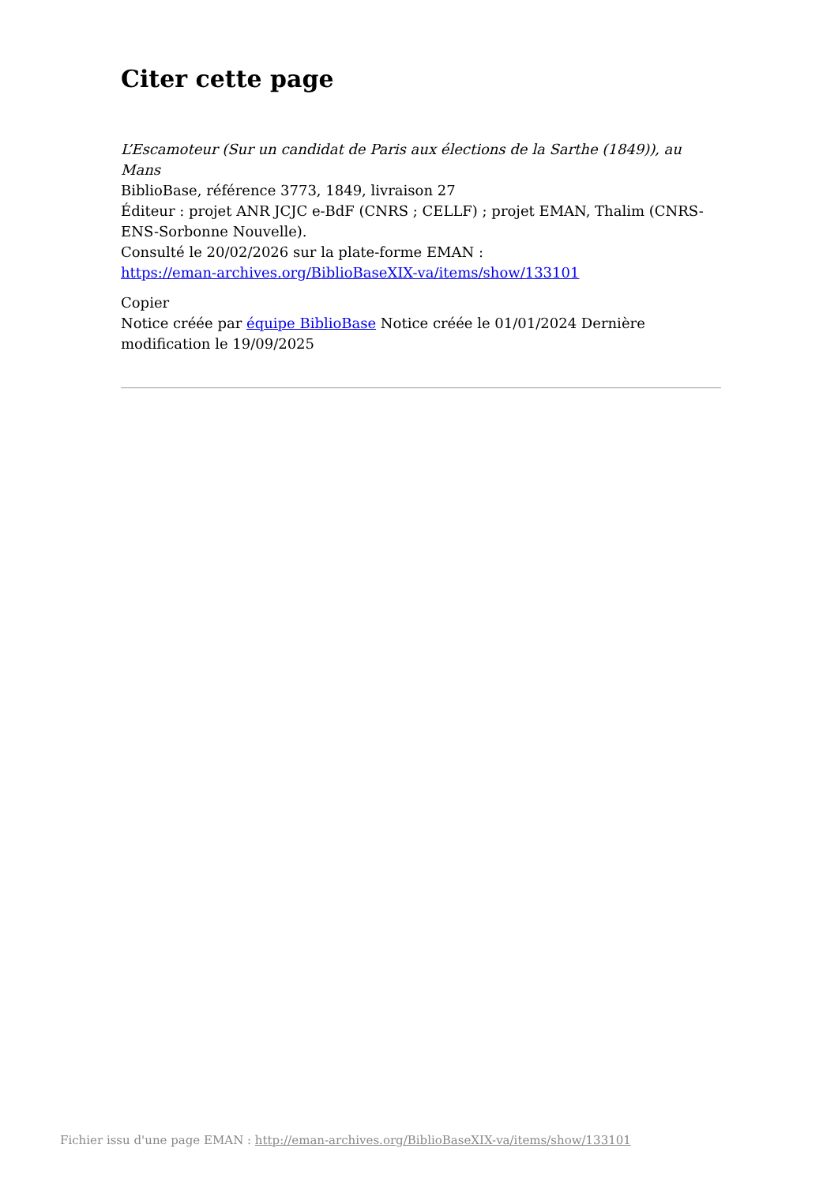Citer cette page
L’Escamoteur (Sur un candidat de Paris aux élections de la Sarthe (1849)), au Mans
BiblioBase, référence 3773, 1849, livraison 27
Éditeur : projet ANR JCJC e-BdF (CNRS ; CELLF) ; projet EMAN, Thalim (CNRS-ENS-Sorbonne Nouvelle).
Consulté le 20/02/2026 sur la plate-forme EMAN :
https://eman-archives.org/BiblioBaseXIX-va/items/show/133101
Copier
Notice créée par équipe BiblioBase Notice créée le 01/01/2024 Dernière modification le 19/09/2025
Fichier issu d'une page EMAN : http://eman-archives.org/BiblioBaseXIX-va/items/show/133101